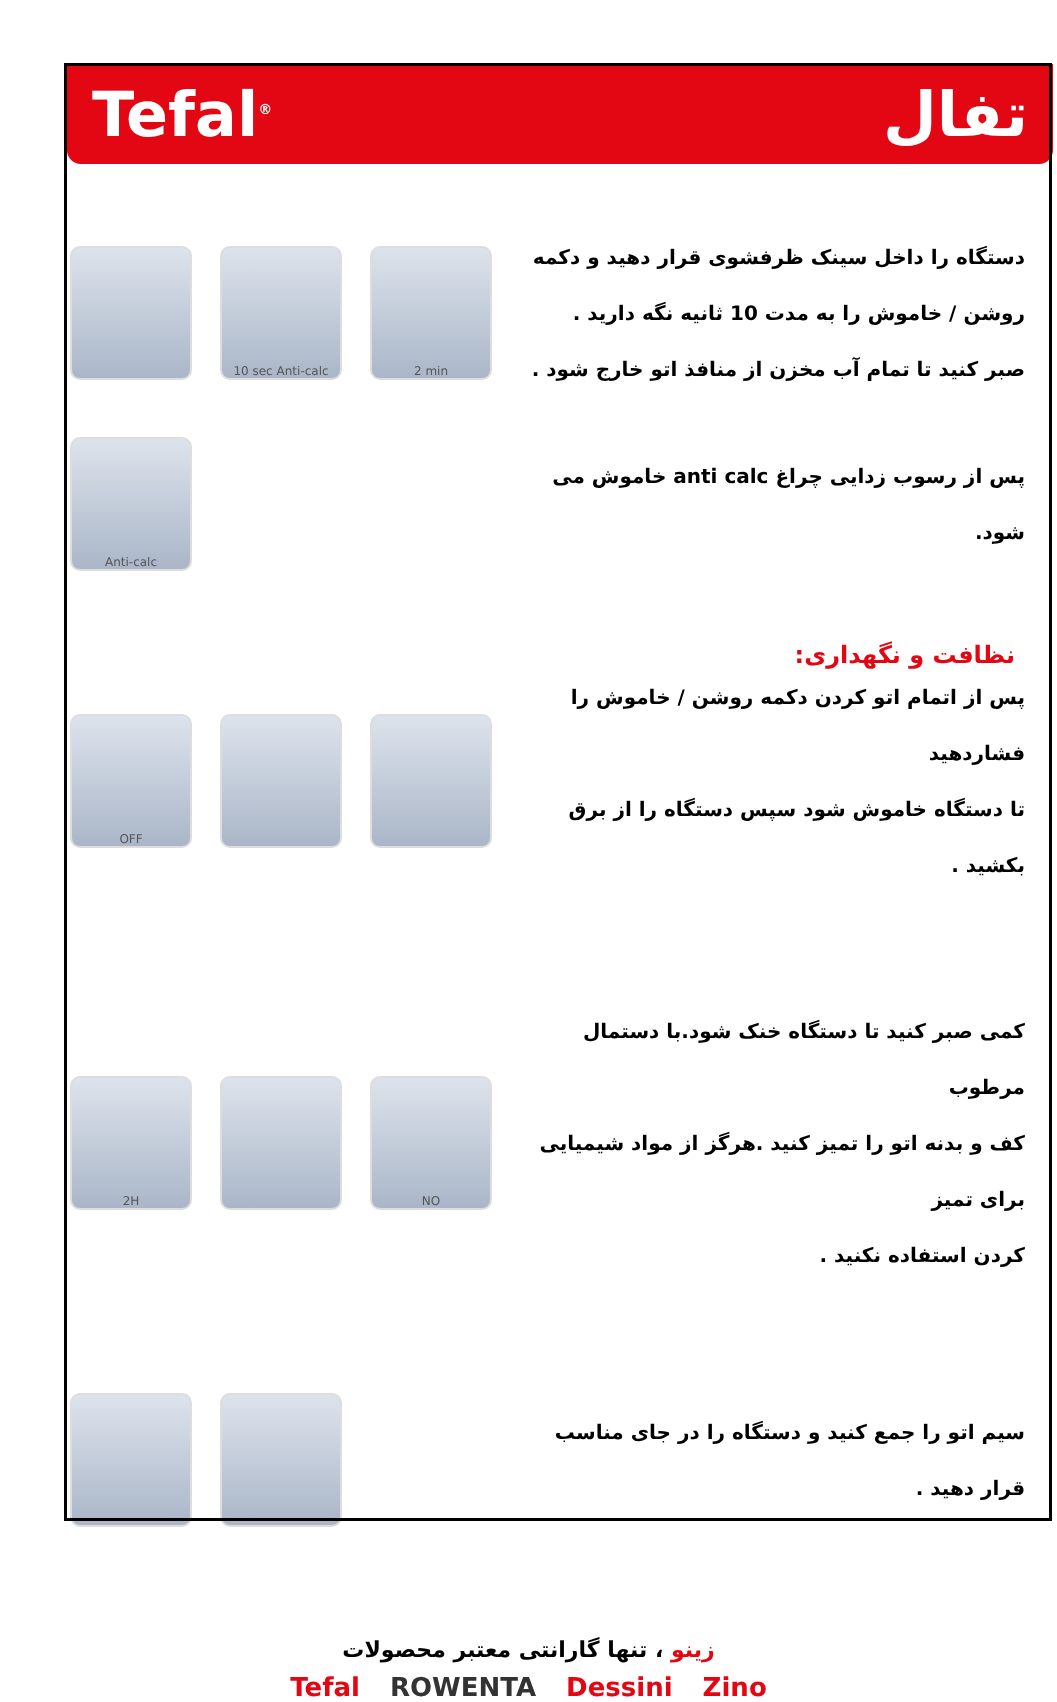Tefal<sup>®</sup> تفال
10 sec Anti-calc 2 min
دستگاه را داخل سینک ظرفشوی قرار دهید و دکمه
روشن / خاموش را به مدت 10 ثانیه نگه دارید .
صبر کنید تا تمام آب مخزن از منافذ اتو خارج شود .
Anti-calc
پس از رسوب زدایی چراغ anti calc خاموش می شود.
نظافت و نگهداری:
OFF
پس از اتمام اتو کردن دکمه روشن / خاموش را فشاردهید
تا دستگاه خاموش شود سپس دستگاه را از برق بکشید .
2H NO
کمی صبر کنید تا دستگاه خنک شود.با دستمال مرطوب
کف و بدنه اتو را تمیز کنید .هرگز از مواد شیمیایی برای تمیز
کردن استفاده نکنید .
سیم اتو را جمع کنید و دستگاه را در جای مناسب قرار دهید .
زینو ، تنها گارانتی معتبر محصولات
Tefal ROWENTA Dessini Zino